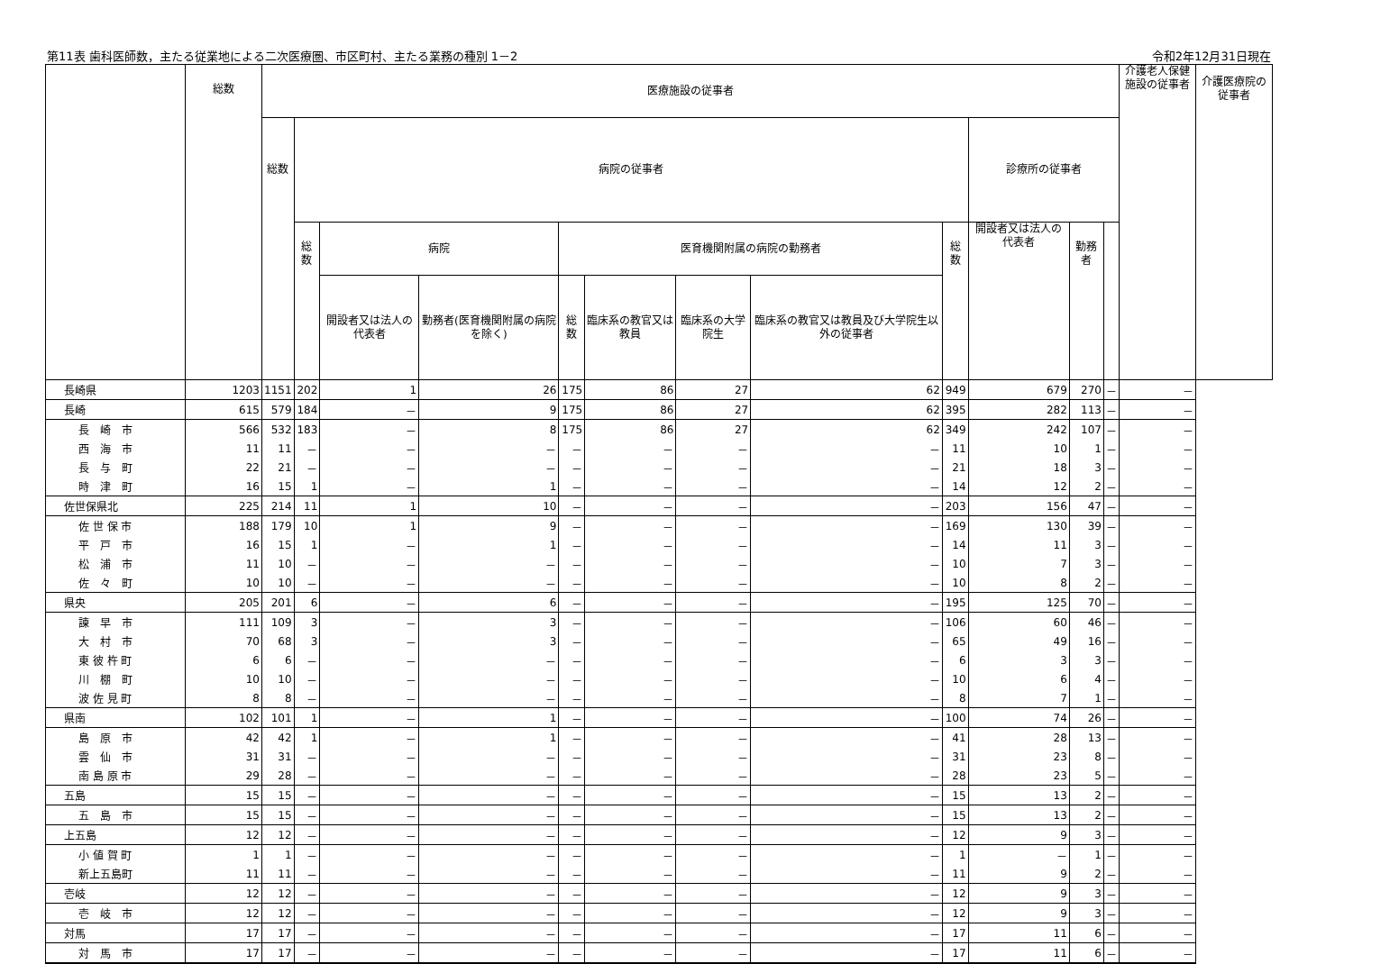第11表 歯科医師数，主たる従業地による二次医療圏、市区町村、主たる業務の種別 1－2
令和2年12月31日現在
| | 総数 | 医療施設の従事者 | | | | | | | | | | | | 介護老人保健施設の従事者 | 介護医療院の従事者 |
| --- | --- | --- | --- | --- | --- | --- | --- | --- | --- | --- | --- | --- | --- | --- | --- |
| | | 総数 | 病院の従事者 | | | | | | | | 診療所の従事者 | | | | |
| | | | 総数 | 病院 | | 医育機関附属の病院の勤務者 | | | | 総数 | 開設者又は法人の代表者 | 勤務者 | | | |
| | | | | 開設者又は法人の代表者 | 勤務者(医育機関附属の病院を除く) | 総数 | 臨床系の教官又は教員 | 臨床系の大学院生 | 臨床系の教官又は教員及び大学院生以外の従事者 | | | | | | |
| 長崎県 | 1203 | 1151 | 202 | 1 | 26 | 175 | 86 | 27 | 62 | 949 | 679 | 270 | － | － | |
| 長崎 | 615 | 579 | 184 | － | 9 | 175 | 86 | 27 | 62 | 395 | 282 | 113 | － | － | |
| 長 崎 市 | 566 | 532 | 183 | － | 8 | 175 | 86 | 27 | 62 | 349 | 242 | 107 | － | － | |
| 西 海 市 | 11 | 11 | － | － | － | － | － | － | － | 11 | 10 | 1 | － | － | |
| 長 与 町 | 22 | 21 | － | － | － | － | － | － | － | 21 | 18 | 3 | － | － | |
| 時 津 町 | 16 | 15 | 1 | － | 1 | － | － | － | － | 14 | 12 | 2 | － | － | |
| 佐世保県北 | 225 | 214 | 11 | 1 | 10 | － | － | － | － | 203 | 156 | 47 | － | － | |
| 佐 世 保 市 | 188 | 179 | 10 | 1 | 9 | － | － | － | － | 169 | 130 | 39 | － | － | |
| 平 戸 市 | 16 | 15 | 1 | － | 1 | － | － | － | － | 14 | 11 | 3 | － | － | |
| 松 浦 市 | 11 | 10 | － | － | － | － | － | － | － | 10 | 7 | 3 | － | － | |
| 佐 々 町 | 10 | 10 | － | － | － | － | － | － | － | 10 | 8 | 2 | － | － | |
| 県央 | 205 | 201 | 6 | － | 6 | － | － | － | － | 195 | 125 | 70 | － | － | |
| 諫 早 市 | 111 | 109 | 3 | － | 3 | － | － | － | － | 106 | 60 | 46 | － | － | |
| 大 村 市 | 70 | 68 | 3 | － | 3 | － | － | － | － | 65 | 49 | 16 | － | － | |
| 東 彼 杵 町 | 6 | 6 | － | － | － | － | － | － | － | 6 | 3 | 3 | － | － | |
| 川 棚 町 | 10 | 10 | － | － | － | － | － | － | － | 10 | 6 | 4 | － | － | |
| 波 佐 見 町 | 8 | 8 | － | － | － | － | － | － | － | 8 | 7 | 1 | － | － | |
| 県南 | 102 | 101 | 1 | － | 1 | － | － | － | － | 100 | 74 | 26 | － | － | |
| 島 原 市 | 42 | 42 | 1 | － | 1 | － | － | － | － | 41 | 28 | 13 | － | － | |
| 雲 仙 市 | 31 | 31 | － | － | － | － | － | － | － | 31 | 23 | 8 | － | － | |
| 南 島 原 市 | 29 | 28 | － | － | － | － | － | － | － | 28 | 23 | 5 | － | － | |
| 五島 | 15 | 15 | － | － | － | － | － | － | － | 15 | 13 | 2 | － | － | |
| 五 島 市 | 15 | 15 | － | － | － | － | － | － | － | 15 | 13 | 2 | － | － | |
| 上五島 | 12 | 12 | － | － | － | － | － | － | － | 12 | 9 | 3 | － | － | |
| 小 値 賀 町 | 1 | 1 | － | － | － | － | － | － | － | 1 | － | 1 | － | － | |
| 新上五島町 | 11 | 11 | － | － | － | － | － | － | － | 11 | 9 | 2 | － | － | |
| 壱岐 | 12 | 12 | － | － | － | － | － | － | － | 12 | 9 | 3 | － | － | |
| 壱 岐 市 | 12 | 12 | － | － | － | － | － | － | － | 12 | 9 | 3 | － | － | |
| 対馬 | 17 | 17 | － | － | － | － | － | － | － | 17 | 11 | 6 | － | － | |
| 対 馬 市 | 17 | 17 | － | － | － | － | － | － | － | 17 | 11 | 6 | － | － | |